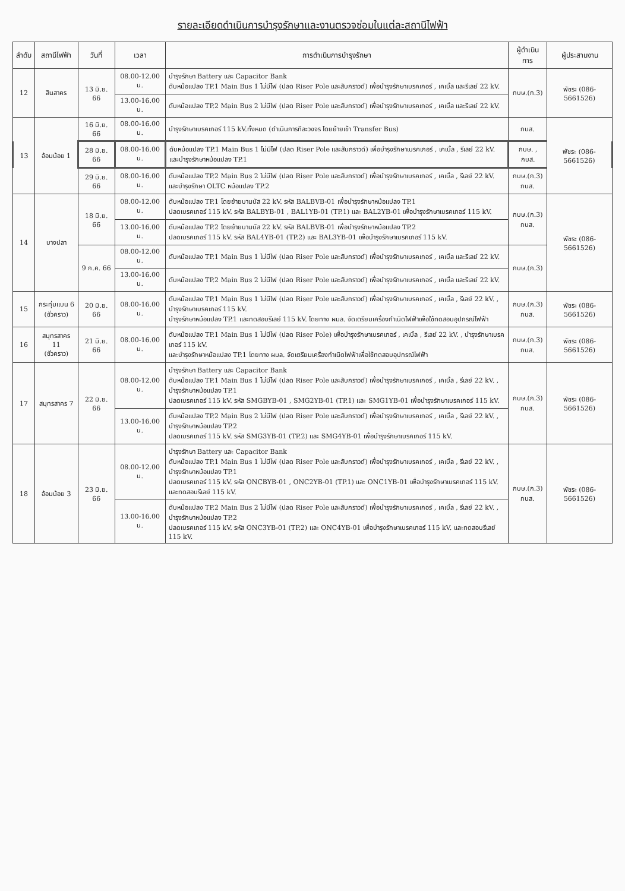รายละเอียดดำเนินการบำรุงรักษาและงานตรวจซ่อมในแต่ละสถานีไฟฟ้า
| ลำดับ | สถานีไฟฟ้า | วันที่ | เวลา | การดำเนินการบำรุงรักษา | ผู้ดำเนินการ | ผู้ประสานงาน |
| --- | --- | --- | --- | --- | --- | --- |
| 12 | สินสาคร | 13 มิ.ย. 66 | 08.00-12.00 น. | บำรุงรักษา Battery และ Capacitor Bank ดับหม้อแปลง TP.1 Main Bus 1 ไม่มีไฟ (ปลด Riser Pole และสับกราวด์) เพื่อบำรุงรักษาเบรคเกอร์ , เคเบิ้ล และรีเลย์ 22 kV. | กบษ.(ก.3) | พัชระ (086-5661526) |
| | | | 13.00-16.00 น. | ดับหม้อแปลง TP.2 Main Bus 2 ไม่มีไฟ (ปลด Riser Pole และสับกราวด์) เพื่อบำรุงรักษาเบรคเกอร์ , เคเบิ้ล และรีเลย์ 22 kV. | | |
| 13 | อ้อมน้อย 1 | 16 มิ.ย. 66 | 08.00-16.00 น. | บำรุงรักษาเบรคเกอร์ 115 kV.ทั้งหมด (ดำเนินการทีละวงจร โดยย้ายเข้า Transfer Bus) | กบส. | พัชระ (086-5661526) |
| | | 28 มิ.ย. 66 | 08.00-16.00 น. | ดับหม้อแปลง TP.1 Main Bus 1 ไม่มีไฟ (ปลด Riser Pole และสับกราวด์) เพื่อบำรุงรักษาเบรคเกอร์ , เคเบิ้ล , รีเลย์ 22 kV. และบำรุงรักษาหม้อแปลง TP.1 | กบษ. , กบส. | |
| | | 29 มิ.ย. 66 | 08.00-16.00 น. | ดับหม้อแปลง TP.2 Main Bus 2 ไม่มีไฟ (ปลด Riser Pole และสับกราวด์) เพื่อบำรุงรักษาเบรคเกอร์ , เคเบิ้ล , รีเลย์ 22 kV. และบำรุงรักษา OLTC หม้อแปลง TP.2 | กบษ.(ก.3) กบส. | |
| 14 | บางปลา | 18 มิ.ย. 66 | 08.00-12.00 น. | ดับหม้อแปลง TP.1 โดยย้ายบานบัส 22 kV. รหัส BALBVB-01 เพื่อบำรุงรักษาหม้อแปลง TP.1 ปลดเบรคเกอร์ 115 kV. รหัส BALBYB-01 , BAL1YB-01 (TP.1) และ BAL2YB-01 เพื่อบำรุงรักษาเบรคเกอร์ 115 kV. | กบษ.(ก.3) กบส. | พัชระ (086-5661526) |
| | | | 13.00-16.00 น. | ดับหม้อแปลง TP.2 โดยย้ายบานบัส 22 kV. รหัส BALBVB-01 เพื่อบำรุงรักษาหม้อแปลง TP.2 ปลดเบรคเกอร์ 115 kV. รหัส BAL4YB-01 (TP.2) และ BAL3YB-01 เพื่อบำรุงรักษาเบรคเกอร์ 115 kV. | | |
| | | 9 ก.ค. 66 | 08.00-12.00 น. | ดับหม้อแปลง TP.1 Main Bus 1 ไม่มีไฟ (ปลด Riser Pole และสับกราวด์) เพื่อบำรุงรักษาเบรคเกอร์ , เคเบิ้ล และรีเลย์ 22 kV. | กบษ.(ก.3) | |
| | | | 13.00-16.00 น. | ดับหม้อแปลง TP.2 Main Bus 2 ไม่มีไฟ (ปลด Riser Pole และสับกราวด์) เพื่อบำรุงรักษาเบรคเกอร์ , เคเบิ้ล และรีเลย์ 22 kV. | | |
| 15 | กระทุ่มแบน 6 (ชั่วคราว) | 20 มิ.ย. 66 | 08.00-16.00 น. | ดับหม้อแปลง TP.1 Main Bus 1 ไม่มีไฟ (ปลด Riser Pole และสับกราวด์) เพื่อบำรุงรักษาเบรคเกอร์ , เคเบิ้ล , รีเลย์ 22 kV. , บำรุงรักษาเบรคเกอร์ 115 kV. บำรุงรักษาหม้อแปลง TP.1 และทดสอบรีเลย์ 115 kV. โดยทาง ผมล. จัดเตรียมเครื่องกำเนิดไฟฟ้าเพื่อใช้ทดสอบอุปกรณ์ไฟฟ้า | กบษ.(ก.3) กบส. | พัชระ (086-5661526) |
| 16 | สมุทรสาคร 11 (ชั่วคราว) | 21 มิ.ย. 66 | 08.00-16.00 น. | ดับหม้อแปลง TP.1 Main Bus 1 ไม่มีไฟ (ปลด Riser Pole) เพื่อบำรุงรักษาเบรคเกอร์ , เคเบิ้ล , รีเลย์ 22 kV. , บำรุงรักษาเบรคเกอร์ 115 kV. และบำรุงรักษาหม้อแปลง TP.1 โดยทาง ผมล. จัดเตรียมเครื่องกำเนิดไฟฟ้าเพื่อใช้ทดสอบอุปกรณ์ไฟฟ้า | กบษ.(ก.3) กบส. | พัชระ (086-5661526) |
| 17 | สมุทรสาคร 7 | 22 มิ.ย. 66 | 08.00-12.00 น. | บำรุงรักษา Battery และ Capacitor Bank ดับหม้อแปลง TP.1 Main Bus 1 ไม่มีไฟ (ปลด Riser Pole และสับกราวด์) เพื่อบำรุงรักษาเบรคเกอร์ , เคเบิ้ล , รีเลย์ 22 kV. , บำรุงรักษาหม้อแปลง TP.1 ปลดเบรคเกอร์ 115 kV. รหัส SMGBYB-01 , SMG2YB-01 (TP.1) และ SMG1YB-01 เพื่อบำรุงรักษาเบรคเกอร์ 115 kV. | กบษ.(ก.3) กบส. | พัชระ (086-5661526) |
| | | | 13.00-16.00 น. | ดับหม้อแปลง TP.2 Main Bus 2 ไม่มีไฟ (ปลด Riser Pole และสับกราวด์) เพื่อบำรุงรักษาเบรคเกอร์ , เคเบิ้ล , รีเลย์ 22 kV. , บำรุงรักษาหม้อแปลง TP.2 ปลดเบรคเกอร์ 115 kV. รหัส SMG3YB-01 (TP.2) และ SMG4YB-01 เพื่อบำรุงรักษาเบรคเกอร์ 115 kV. | | |
| 18 | อ้อมน้อย 3 | 23 มิ.ย. 66 | 08.00-12.00 น. | บำรุงรักษา Battery และ Capacitor Bank ดับหม้อแปลง TP.1 Main Bus 1 ไม่มีไฟ (ปลด Riser Pole และสับกราวด์) เพื่อบำรุงรักษาเบรคเกอร์ , เคเบิ้ล , รีเลย์ 22 kV. , บำรุงรักษาหม้อแปลง TP.1 ปลดเบรคเกอร์ 115 kV. รหัส ONCBYB-01 , ONC2YB-01 (TP.1) และ ONC1YB-01 เพื่อบำรุงรักษาเบรคเกอร์ 115 kV. และทดสอบรีเลย์ 115 kV. | กบษ.(ก.3) กบส. | พัชระ (086-5661526) |
| | | | 13.00-16.00 น. | ดับหม้อแปลง TP.2 Main Bus 2 ไม่มีไฟ (ปลด Riser Pole และสับกราวด์) เพื่อบำรุงรักษาเบรคเกอร์ , เคเบิ้ล , รีเลย์ 22 kV. , บำรุงรักษาหม้อแปลง TP.2 ปลดเบรคเกอร์ 115 kV. รหัส ONC3YB-01 (TP.2) และ ONC4YB-01 เพื่อบำรุงรักษาเบรคเกอร์ 115 kV. และทดสอบรีเลย์ 115 kV. | | |